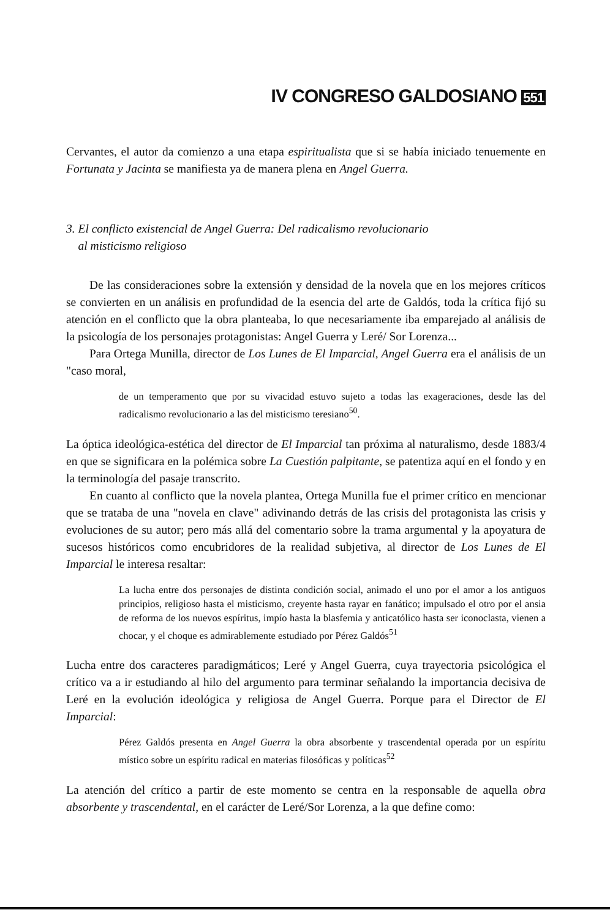IV CONGRESO GALDOSIANO 551
Cervantes, el autor da comienzo a una etapa espiritualista que si se había iniciado tenuemente en Fortunata y Jacinta se manifiesta ya de manera plena en Angel Guerra.
3. El conflicto existencial de Angel Guerra: Del radicalismo revolucionario
al misticismo religioso
De las consideraciones sobre la extensión y densidad de la novela que en los mejores críticos se convierten en un análisis en profundidad de la esencia del arte de Galdós, toda la crítica fijó su atención en el conflicto que la obra planteaba, lo que necesariamente iba emparejado al análisis de la psicología de los personajes protagonistas: Angel Guerra y Leré/ Sor Lorenza...
Para Ortega Munilla, director de Los Lunes de El Imparcial, Angel Guerra era el análisis de un "caso moral,
de un temperamento que por su vivacidad estuvo sujeto a todas las exageraciones, desde las del radicalismo revolucionario a las del misticismo teresiano<sup>50</sup>.
La óptica ideológica-estética del director de El Imparcial tan próxima al naturalismo, desde 1883/4 en que se significara en la polémica sobre La Cuestión palpitante, se patentiza aquí en el fondo y en la terminología del pasaje transcrito.
En cuanto al conflicto que la novela plantea, Ortega Munilla fue el primer crítico en mencionar que se trataba de una "novela en clave" adivinando detrás de las crisis del protagonista las crisis y evoluciones de su autor; pero más allá del comentario sobre la trama argumental y la apoyatura de sucesos históricos como encubridores de la realidad subjetiva, al director de Los Lunes de El Imparcial le interesa resaltar:
La lucha entre dos personajes de distinta condición social, animado el uno por el amor a los antiguos principios, religioso hasta el misticismo, creyente hasta rayar en fanático; impulsado el otro por el ansia de reforma de los nuevos espíritus, impío hasta la blasfemia y anticatólico hasta ser iconoclasta, vienen a chocar, y el choque es admirablemente estudiado por Pérez Galdós<sup>51</sup>
Lucha entre dos caracteres paradigmáticos; Leré y Angel Guerra, cuya trayectoria psicológica el crítico va a ir estudiando al hilo del argumento para terminar señalando la importancia decisiva de Leré en la evolución ideológica y religiosa de Angel Guerra. Porque para el Director de El Imparcial:
Pérez Galdós presenta en Angel Guerra la obra absorbente y trascendental operada por un espíritu místico sobre un espíritu radical en materias filosóficas y políticas<sup>52</sup>
La atención del crítico a partir de este momento se centra en la responsable de aquella obra absorbente y trascendental, en el carácter de Leré/Sor Lorenza, a la que define como: